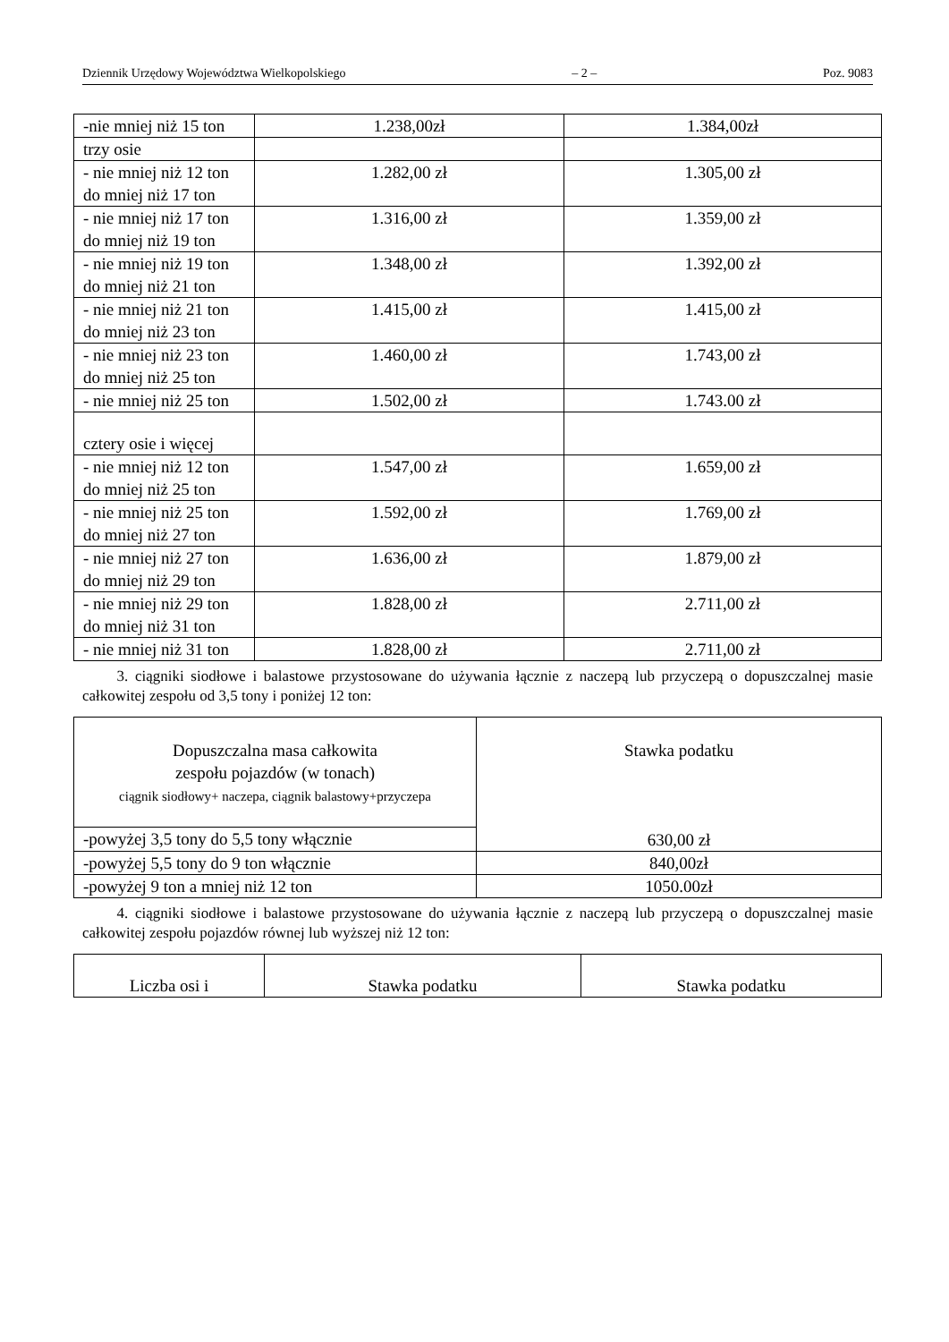Dziennik Urzędowy Województwa Wielkopolskiego – 2 – Poz. 9083
| -nie mniej niż 15 ton | 1.238,00zł | 1.384,00zł |
| trzy osie | | |
| - nie mniej niż 12 ton do mniej niż 17 ton | 1.282,00 zł | 1.305,00 zł |
| - nie mniej niż 17 ton do mniej niż 19 ton | 1.316,00 zł | 1.359,00 zł |
| - nie mniej niż 19 ton do mniej niż 21 ton | 1.348,00 zł | 1.392,00 zł |
| - nie mniej niż 21 ton do mniej niż 23 ton | 1.415,00 zł | 1.415,00 zł |
| - nie mniej niż 23 ton do mniej niż 25 ton | 1.460,00 zł | 1.743,00 zł |
| - nie mniej niż 25 ton | 1.502,00 zł | 1.743.00 zł |
| cztery osie i więcej | | |
| - nie mniej niż 12 ton do mniej niż 25 ton | 1.547,00 zł | 1.659,00 zł |
| - nie mniej niż 25 ton do mniej niż 27 ton | 1.592,00 zł | 1.769,00 zł |
| - nie mniej niż 27 ton do mniej niż 29 ton | 1.636,00 zł | 1.879,00 zł |
| - nie mniej niż 29 ton do mniej niż 31 ton | 1.828,00 zł | 2.711,00 zł |
| - nie mniej niż 31 ton | 1.828,00 zł | 2.711,00 zł |
3. ciągniki siodłowe i balastowe przystosowane do używania łącznie z naczepą lub przyczepą o dopuszczalnej masie całkowitej zespołu od 3,5 tony i poniżej 12 ton:
| Dopuszczalna masa całkowita zespołu pojazdów (w tonach) ciągnik siodłowy+ naczepa, ciągnik balastowy+przyczepa | Stawka podatku 630,00 zł |
| -powyżej 3,5 tony do 5,5 tony włącznie | |
| -powyżej 5,5 tony do 9 ton włącznie | 840,00zł |
| -powyżej 9 ton a mniej niż 12 ton | 1050.00zł |
4. ciągniki siodłowe i balastowe przystosowane do używania łącznie z naczepą lub przyczepą o dopuszczalnej masie całkowitej zespołu pojazdów równej lub wyższej niż 12 ton:
| Liczba osi i | Stawka podatku | Stawka podatku |